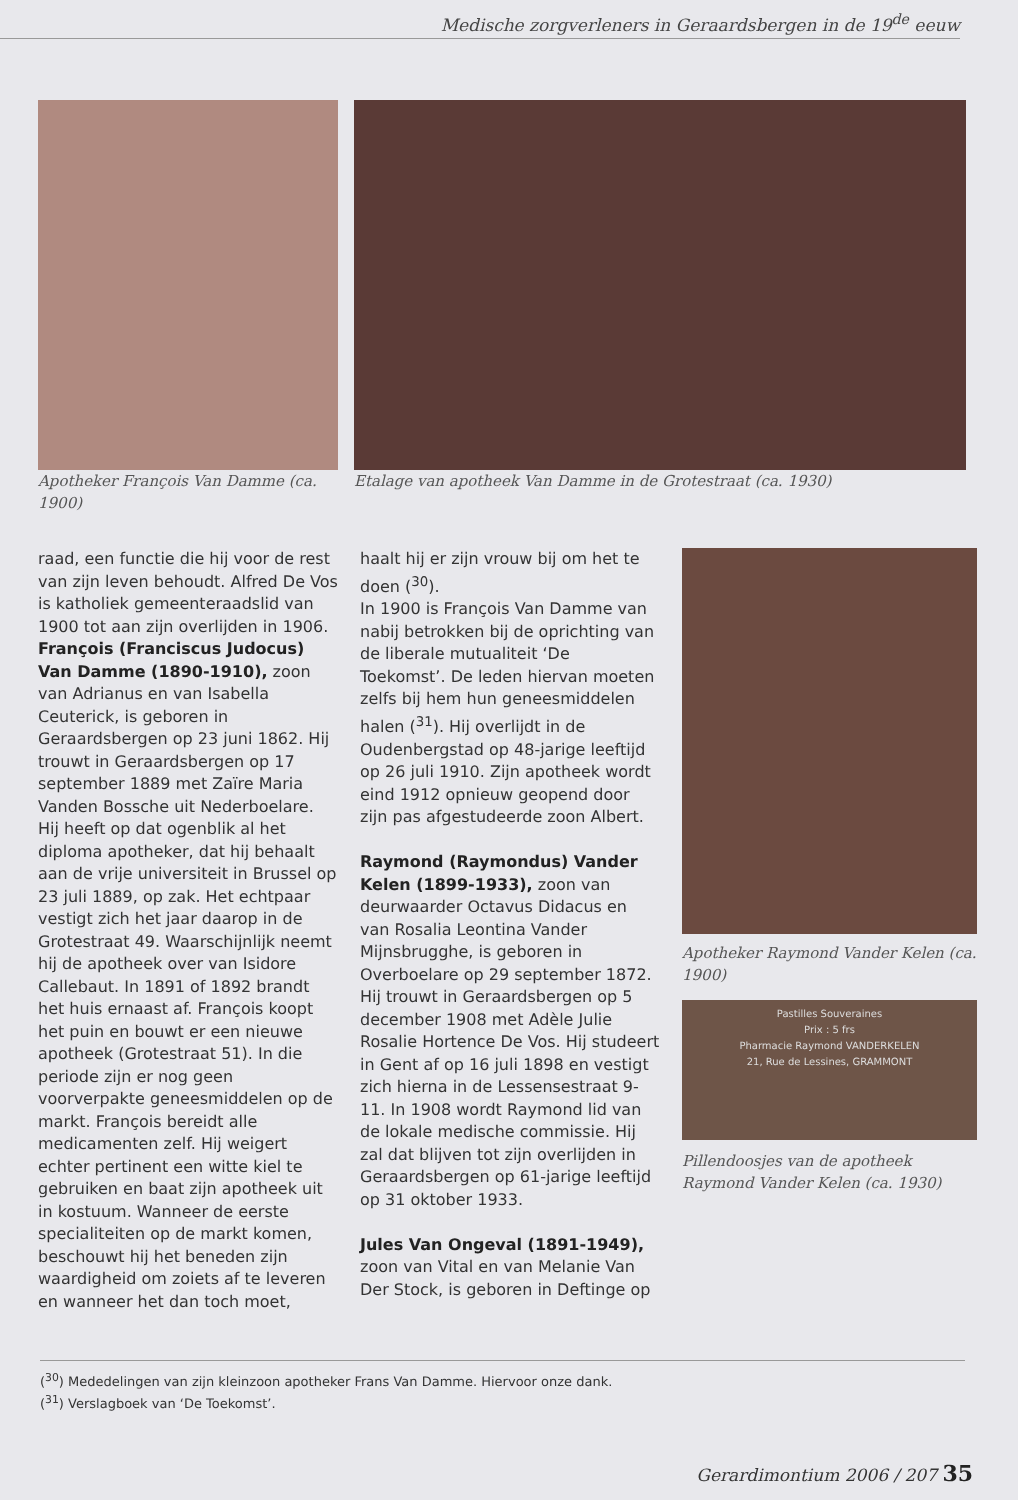Medische zorgverleners in Geraardsbergen in de 19<sup>de</sup> eeuw
Apotheker François Van Damme (ca. 1900)
Etalage van apotheek Van Damme in de Grotestraat (ca. 1930)
raad, een functie die hij voor de rest van zijn leven behoudt. Alfred De Vos is katholiek gemeenteraadslid van 1900 tot aan zijn overlijden in 1906.
François (Franciscus Judocus) Van Damme (1890-1910), zoon van Adrianus en van Isabella Ceuterick, is geboren in Geraardsbergen op 23 juni 1862. Hij trouwt in Geraardsbergen op 17 september 1889 met Zaïre Maria Vanden Bossche uit Nederboelare. Hij heeft op dat ogenblik al het diploma apotheker, dat hij behaalt aan de vrije universiteit in Brussel op 23 juli 1889, op zak. Het echtpaar vestigt zich het jaar daarop in de Grotestraat 49. Waarschijnlijk neemt hij de apotheek over van Isidore Callebaut. In 1891 of 1892 brandt het huis ernaast af. François koopt het puin en bouwt er een nieuwe apotheek (Grotestraat 51). In die periode zijn er nog geen voorverpakte geneesmiddelen op de markt. François bereidt alle medicamenten zelf. Hij weigert echter pertinent een witte kiel te gebruiken en baat zijn apotheek uit in kostuum. Wanneer de eerste specialiteiten op de markt komen, beschouwt hij het beneden zijn waardigheid om zoiets af te leveren en wanneer het dan toch moet,
haalt hij er zijn vrouw bij om het te doen (<sup>30</sup>).
In 1900 is François Van Damme van nabij betrokken bij de oprichting van de liberale mutualiteit ‘De Toekomst’. De leden hiervan moeten zelfs bij hem hun geneesmiddelen halen (<sup>31</sup>). Hij overlijdt in de Oudenbergstad op 48-jarige leeftijd op 26 juli 1910. Zijn apotheek wordt eind 1912 opnieuw geopend door zijn pas afgestudeerde zoon Albert.
Raymond (Raymondus) Vander Kelen (1899-1933), zoon van deurwaarder Octavus Didacus en van Rosalia Leontina Vander Mijnsbrugghe, is geboren in Overboelare op 29 september 1872. Hij trouwt in Geraardsbergen op 5 december 1908 met Adèle Julie Rosalie Hortence De Vos. Hij studeert in Gent af op 16 juli 1898 en vestigt zich hierna in de Lessensestraat 9-11. In 1908 wordt Raymond lid van de lokale medische commissie. Hij zal dat blijven tot zijn overlijden in Geraardsbergen op 61-jarige leeftijd op 31 oktober 1933.
Jules Van Ongeval (1891-1949), zoon van Vital en van Melanie Van Der Stock, is geboren in Deftinge op
Apotheker Raymond Vander Kelen (ca. 1900)
Pastilles Souveraines
Prix : 5 frs
Pharmacie Raymond VANDERKELEN
21, Rue de Lessines, GRAMMONT
Pillendoosjes van de apotheek Raymond Vander Kelen (ca. 1930)
(<sup>30</sup>) Mededelingen van zijn kleinzoon apotheker Frans Van Damme. Hiervoor onze dank.
(<sup>31</sup>) Verslagboek van ‘De Toekomst’.
Gerardimontium 2006 / 207 35